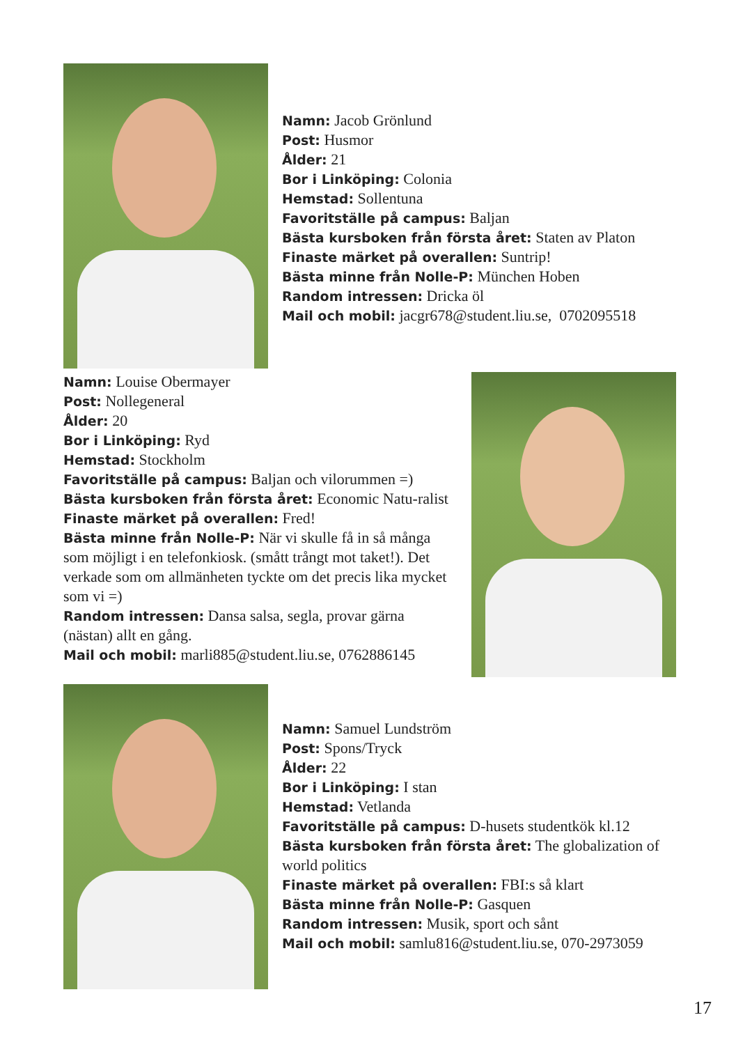Namn: Jacob Grönlund
Post: Husmor
Ålder: 21
Bor i Linköping: Colonia
Hemstad: Sollentuna
Favoritställe på campus: Baljan
Bästa kursboken från första året: Staten av Platon
Finaste märket på overallen: Suntrip!
Bästa minne från Nolle-P: München Hoben
Random intressen: Dricka öl
Mail och mobil: jacgr678@student.liu.se, 0702095518
Namn: Louise Obermayer
Post: Nollegeneral
Ålder: 20
Bor i Linköping: Ryd
Hemstad: Stockholm
Favoritställe på campus: Baljan och vilorummen =)
Bästa kursboken från första året: Economic Natu-ralist
Finaste märket på overallen: Fred!
Bästa minne från Nolle-P: När vi skulle få in så många som möjligt i en telefonkiosk. (smått trångt mot taket!). Det verkade som om allmänheten tyckte om det precis lika mycket som vi =)
Random intressen: Dansa salsa, segla, provar gärna (nästan) allt en gång.
Mail och mobil: marli885@student.liu.se, 0762886145
Namn: Samuel Lundström
Post: Spons/Tryck
Ålder: 22
Bor i Linköping: I stan
Hemstad: Vetlanda
Favoritställe på campus: D-husets studentkök kl.12
Bästa kursboken från första året: The globalization of world politics
Finaste märket på overallen: FBI:s så klart
Bästa minne från Nolle-P: Gasquen
Random intressen: Musik, sport och sånt
Mail och mobil: samlu816@student.liu.se, 070-2973059
17